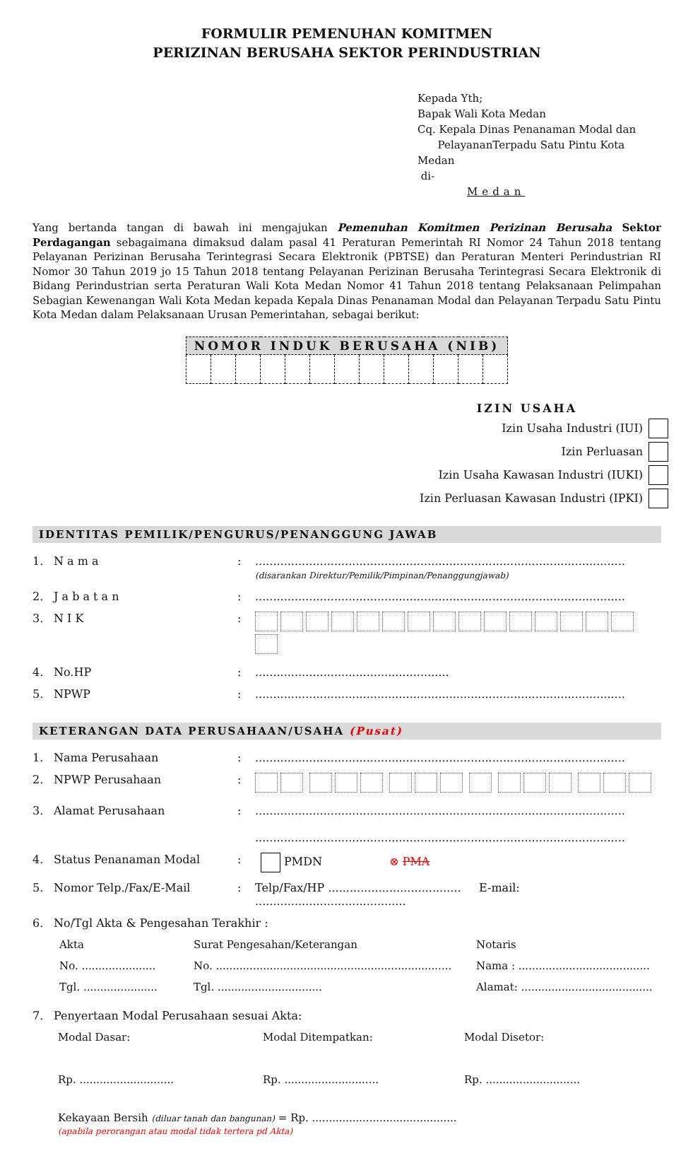FORMULIR PEMENUHAN KOMITMEN
PERIZINAN BERUSAHA SEKTOR PERINDUSTRIAN
Kepada Yth;
Bapak Wali Kota Medan
Cq. Kepala Dinas Penanaman Modal dan
PelayananTerpadu Satu Pintu Kota Medan
di-
Medan
Yang bertanda tangan di bawah ini mengajukan Pemenuhan Komitmen Perizinan Berusaha Sektor Perdagangan sebagaimana dimaksud dalam pasal 41 Peraturan Pemerintah RI Nomor 24 Tahun 2018 tentang Pelayanan Perizinan Berusaha Terintegrasi Secara Elektronik (PBTSE) dan Peraturan Menteri Perindustrian RI Nomor 30 Tahun 2019 jo 15 Tahun 2018 tentang Pelayanan Perizinan Berusaha Terintegrasi Secara Elektronik di Bidang Perindustrian serta Peraturan Wali Kota Medan Nomor 41 Tahun 2018 tentang Pelaksanaan Pelimpahan Sebagian Kewenangan Wali Kota Medan kepada Kepala Dinas Penanaman Modal dan Pelayanan Terpadu Satu Pintu Kota Medan dalam Pelaksanaan Urusan Pemerintahan, sebagai berikut:
| NOMOR INDUK BERUSAHA (NIB) | | | | | | | | | | | | |
| --- | --- | --- | --- | --- | --- | --- | --- | --- | --- | --- | --- | --- |
IZIN USAHA
Izin Usaha Industri (IUI)
Izin Perluasan
Izin Usaha Kawasan Industri (IUKI)
Izin Perluasan Kawasan Industri (IPKI)
IDENTITAS PEMILIK/PENGURUS/PENANGGUNG JAWAB
| 1. | N a m a | : | ....................................................................................................... (disarankan Direktur/Pemilik/Pimpinan/Penanggungjawab) |
| 2. | J a b a t a n | : | ....................................................................................................... |
| 3. | N I K | : | |
| 4. | No.HP | : | ...................................................... |
| 5. | NPWP | : | ....................................................................................................... |
KETERANGAN DATA PERUSAHAAN/USAHA (Pusat)
| 1. | Nama Perusahaan | : | ....................................................................................................... |
| 2. | NPWP Perusahaan | : | |
| 3. | Alamat Perusahaan | : | ....................................................................................................... ....................................................................................................... |
| 4. | Status Penanaman Modal | : | PMDN ⊗ PMA |
| 5. | Nomor Telp./Fax/E-Mail | : | Telp/Fax/HP ..................................... E-mail: .......................................... |
| 6. | No/Tgl Akta & Pengesahan Terakhir : | | |
Akta
No. ......................
Tgl. ......................
Surat Pengesahan/Keterangan
No. ......................................................................
Tgl. ...............................
Notaris
Nama : .......................................
Alamat: .......................................
| 7. | Penyertaan Modal Perusahaan sesuai Akta: |
Modal Dasar:
Rp. ............................
Modal Ditempatkan:
Rp. ............................
Modal Disetor:
Rp. ............................
Kekayaan Bersih (diluar tanah dan bangunan) = Rp. ...........................................
(apabila perorangan atau modal tidak tertera pd Akta)